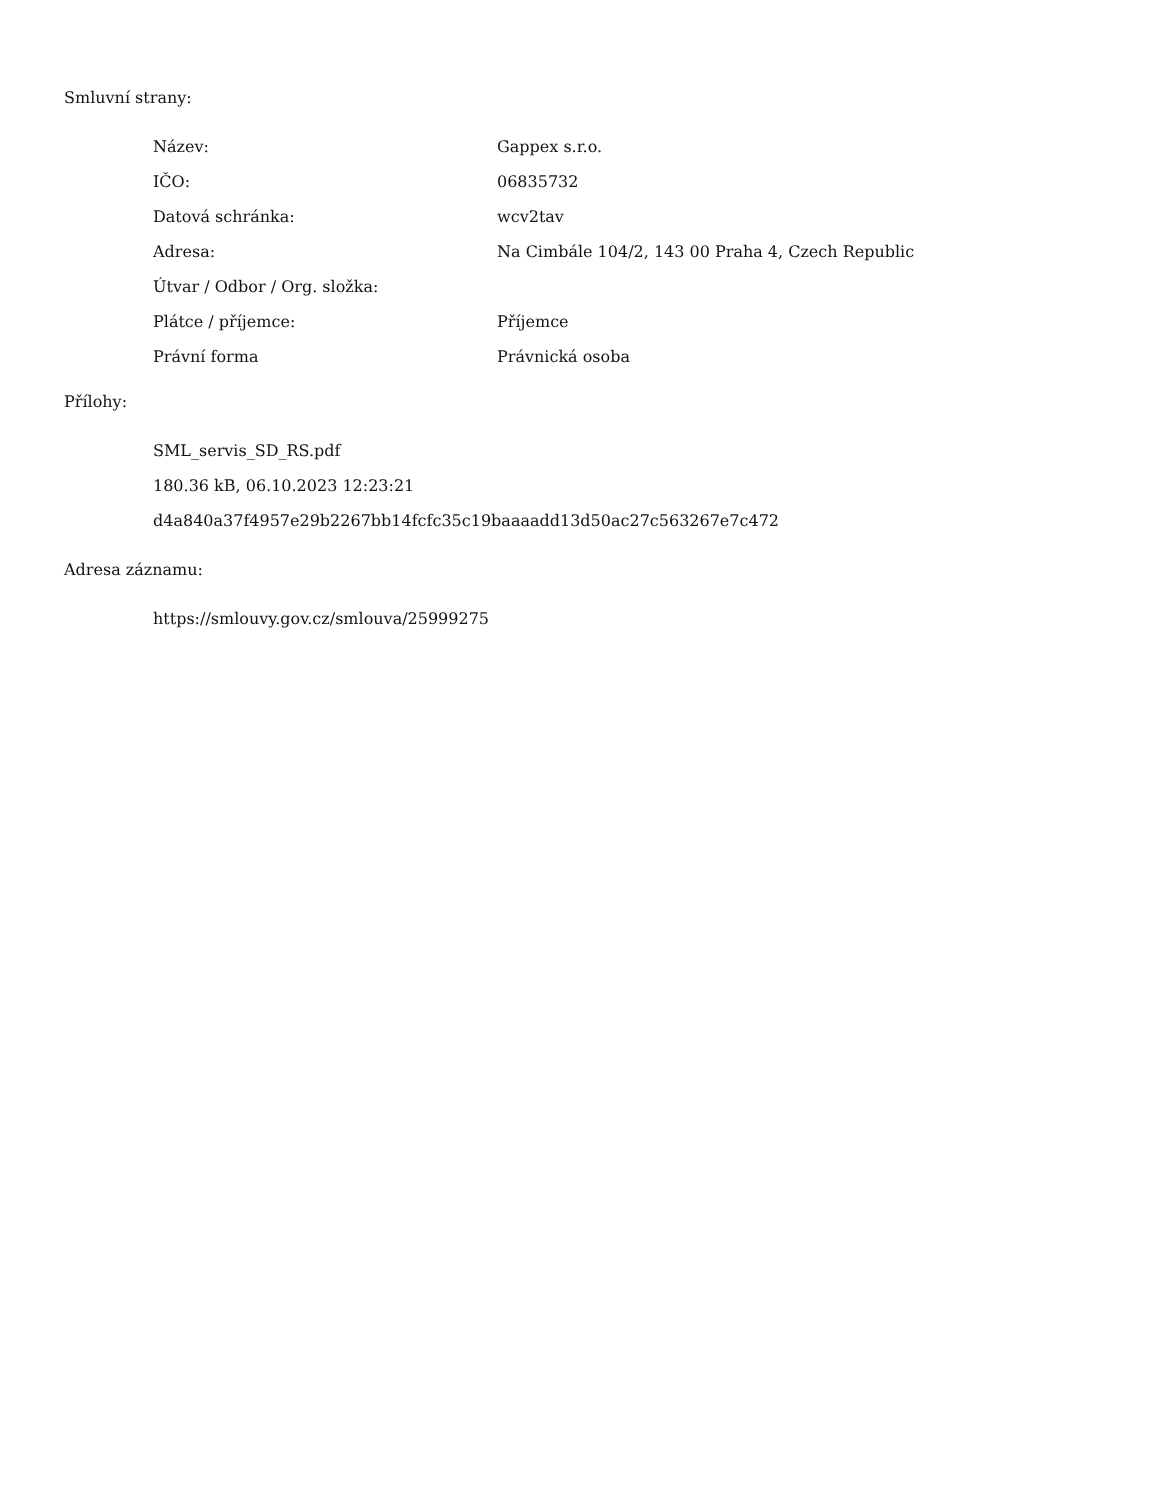Smluvní strany:
| Název: | Gappex s.r.o. |
| IČO: | 06835732 |
| Datová schránka: | wcv2tav |
| Adresa: | Na Cimbále 104/2, 143 00 Praha 4, Czech Republic |
| Útvar / Odbor / Org. složka: | |
| Plátce / příjemce: | Příjemce |
| Právní forma | Právnická osoba |
Přílohy:
SML_servis_SD_RS.pdf
180.36 kB, 06.10.2023 12:23:21
d4a840a37f4957e29b2267bb14fcfc35c19baaaadd13d50ac27c563267e7c472
Adresa záznamu:
https://smlouvy.gov.cz/smlouva/25999275